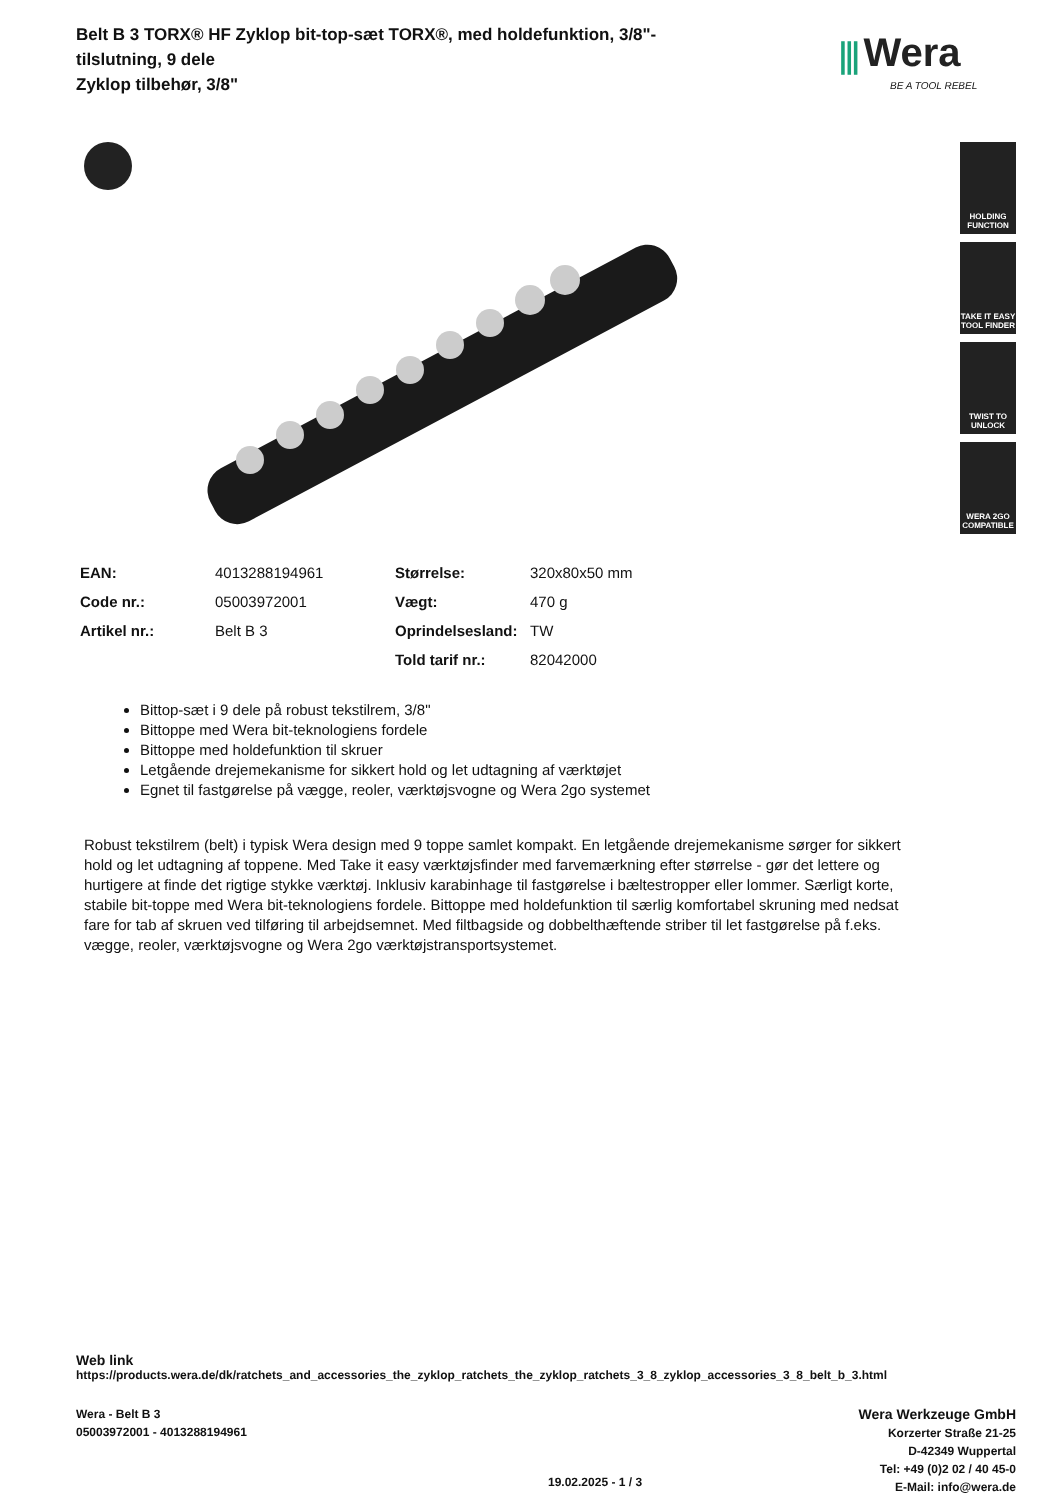Belt B 3 TORX® HF Zyklop bit-top-sæt TORX®, med holdefunktion, 3/8"-tilslutning, 9 dele
Zyklop tilbehør, 3/8"
⫼ Wera
BE A TOOL REBEL
HOLDING FUNCTION
TAKE IT EASY TOOL FINDER
TWIST TO UNLOCK
WERA 2GO COMPATIBLE
| EAN: | 4013288194961 | Størrelse: | 320x80x50 mm |
| Code nr.: | 05003972001 | Vægt: | 470 g |
| Artikel nr.: | Belt B 3 | Oprindelsesland: | TW |
| | | Told tarif nr.: | 82042000 |
Bittop-sæt i 9 dele på robust tekstilrem, 3/8"
Bittoppe med Wera bit-teknologiens fordele
Bittoppe med holdefunktion til skruer
Letgående drejemekanisme for sikkert hold og let udtagning af værktøjet
Egnet til fastgørelse på vægge, reoler, værktøjsvogne og Wera 2go systemet
Robust tekstilrem (belt) i typisk Wera design med 9 toppe samlet kompakt. En letgående drejemekanisme sørger for sikkert hold og let udtagning af toppene. Med Take it easy værktøjsfinder med farvemærkning efter størrelse - gør det lettere og hurtigere at finde det rigtige stykke værktøj. Inklusiv karabinhage til fastgørelse i bæltestropper eller lommer. Særligt korte, stabile bit-toppe med Wera bit-teknologiens fordele. Bittoppe med holdefunktion til særlig komfortabel skruning med nedsat fare for tab af skruen ved tilføring til arbejdsemnet. Med filtbagside og dobbelthæftende striber til let fastgørelse på f.eks. vægge, reoler, værktøjsvogne og Wera 2go værktøjstransportsystemet.
Web link
https://products.wera.de/dk/ratchets_and_accessories_the_zyklop_ratchets_the_zyklop_ratchets_3_8_zyklop_accessories_3_8_belt_b_3.html
Wera - Belt B 3
05003972001 - 4013288194961
Wera Werkzeuge GmbH
Korzerter Straße 21-25
D-42349 Wuppertal
Tel: +49 (0)2 02 / 40 45-0
E-Mail: info@wera.de
19.02.2025 - 1 / 3